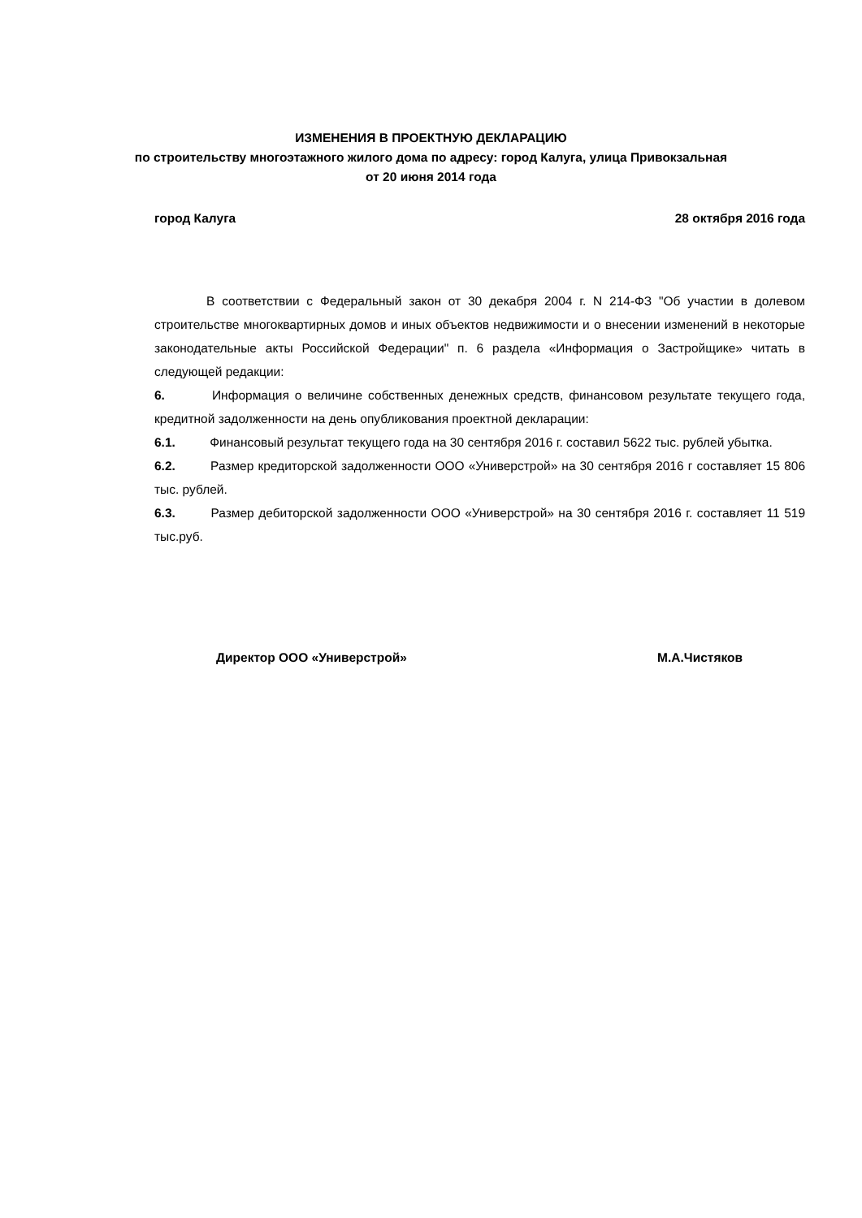ИЗМЕНЕНИЯ В ПРОЕКТНУЮ ДЕКЛАРАЦИЮ
по строительству многоэтажного жилого дома по адресу: город Калуга, улица Привокзальная
от 20 июня 2014 года
город Калуга 28 октября 2016 года
В соответствии с Федеральный закон от 30 декабря 2004 г. N 214-ФЗ "Об участии в долевом строительстве многоквартирных домов и иных объектов недвижимости и о внесении изменений в некоторые законодательные акты Российской Федерации" п. 6 раздела «Информация о Застройщике» читать в следующей редакции:
6. Информация о величине собственных денежных средств, финансовом результате текущего года, кредитной задолженности на день опубликования проектной декларации:
6.1. Финансовый результат текущего года на 30 сентября 2016 г. составил 5622 тыс. рублей убытка.
6.2. Размер кредиторской задолженности ООО «Универстрой» на 30 сентября 2016 г составляет 15 806 тыс. рублей.
6.3. Размер дебиторской задолженности ООО «Универстрой» на 30 сентября 2016 г. составляет 11 519 тыс.руб.
Директор ООО «Универстрой» М.А.Чистяков